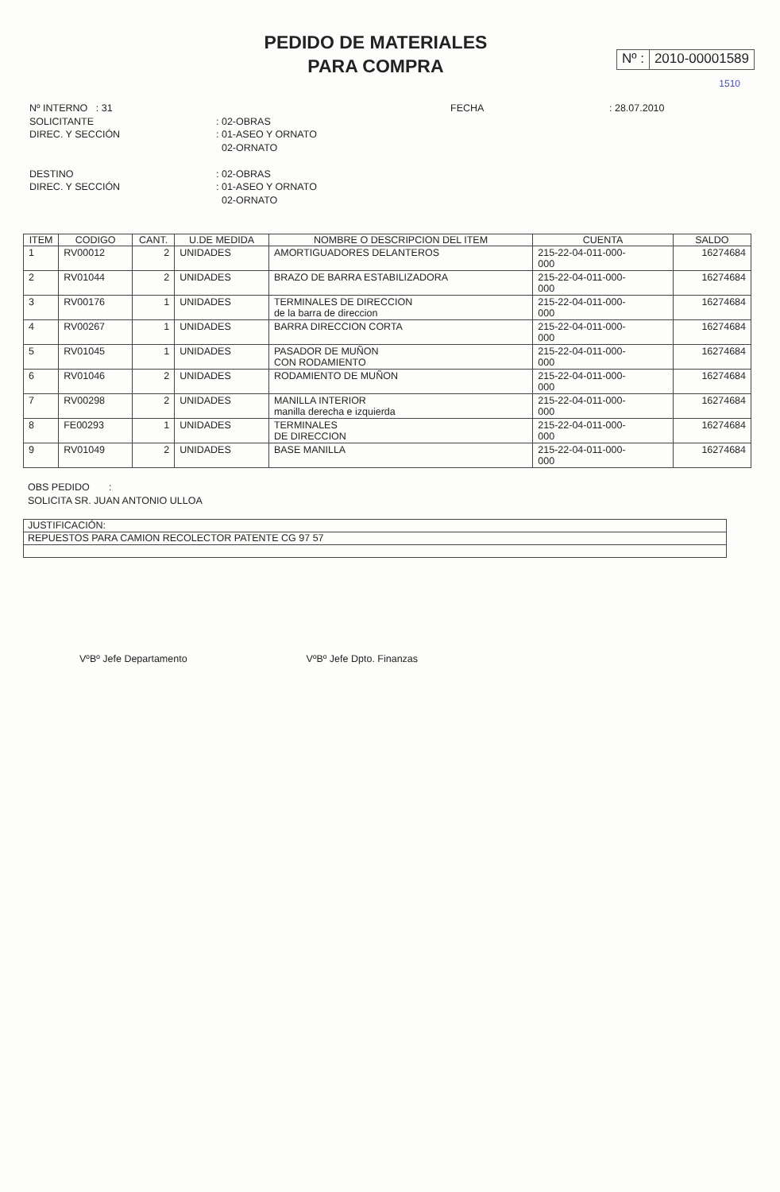PEDIDO DE MATERIALES
PARA COMPRA
Nº : 2010-00001589
1510
Nº INTERNO : 31 FECHA : 28.07.2010
SOLICITANTE : 02-OBRAS
DIREC. Y SECCIÓN : 01-ASEO Y ORNATO
02-ORNATO
DESTINO : 02-OBRAS
DIREC. Y SECCIÓN : 01-ASEO Y ORNATO
02-ORNATO
| ITEM | CODIGO | CANT. | U.DE MEDIDA | NOMBRE O DESCRIPCION DEL ITEM | CUENTA | SALDO |
| --- | --- | --- | --- | --- | --- | --- |
| 1 | RV00012 | 2 | UNIDADES | AMORTIGUADORES DELANTEROS | 215-22-04-011-000- 000 | 16274684 |
| 2 | RV01044 | 2 | UNIDADES | BRAZO DE BARRA ESTABILIZADORA | 215-22-04-011-000- 000 | 16274684 |
| 3 | RV00176 | 1 | UNIDADES | TERMINALES DE DIRECCION de la barra de direccion | 215-22-04-011-000- 000 | 16274684 |
| 4 | RV00267 | 1 | UNIDADES | BARRA DIRECCION CORTA | 215-22-04-011-000- 000 | 16274684 |
| 5 | RV01045 | 1 | UNIDADES | PASADOR DE MUÑON CON RODAMIENTO | 215-22-04-011-000- 000 | 16274684 |
| 6 | RV01046 | 2 | UNIDADES | RODAMIENTO DE MUÑON | 215-22-04-011-000- 000 | 16274684 |
| 7 | RV00298 | 2 | UNIDADES | MANILLA INTERIOR manilla derecha e izquierda | 215-22-04-011-000- 000 | 16274684 |
| 8 | FE00293 | 1 | UNIDADES | TERMINALES DE DIRECCION | 215-22-04-011-000- 000 | 16274684 |
| 9 | RV01049 | 2 | UNIDADES | BASE MANILLA | 215-22-04-011-000- 000 | 16274684 |
OBS PEDIDO :
SOLICITA SR. JUAN ANTONIO ULLOA
JUSTIFICACIÓN:
REPUESTOS PARA CAMION RECOLECTOR PATENTE CG 97 57
VºBº Jefe Departamento VºBº Jefe Dpto. Finanzas